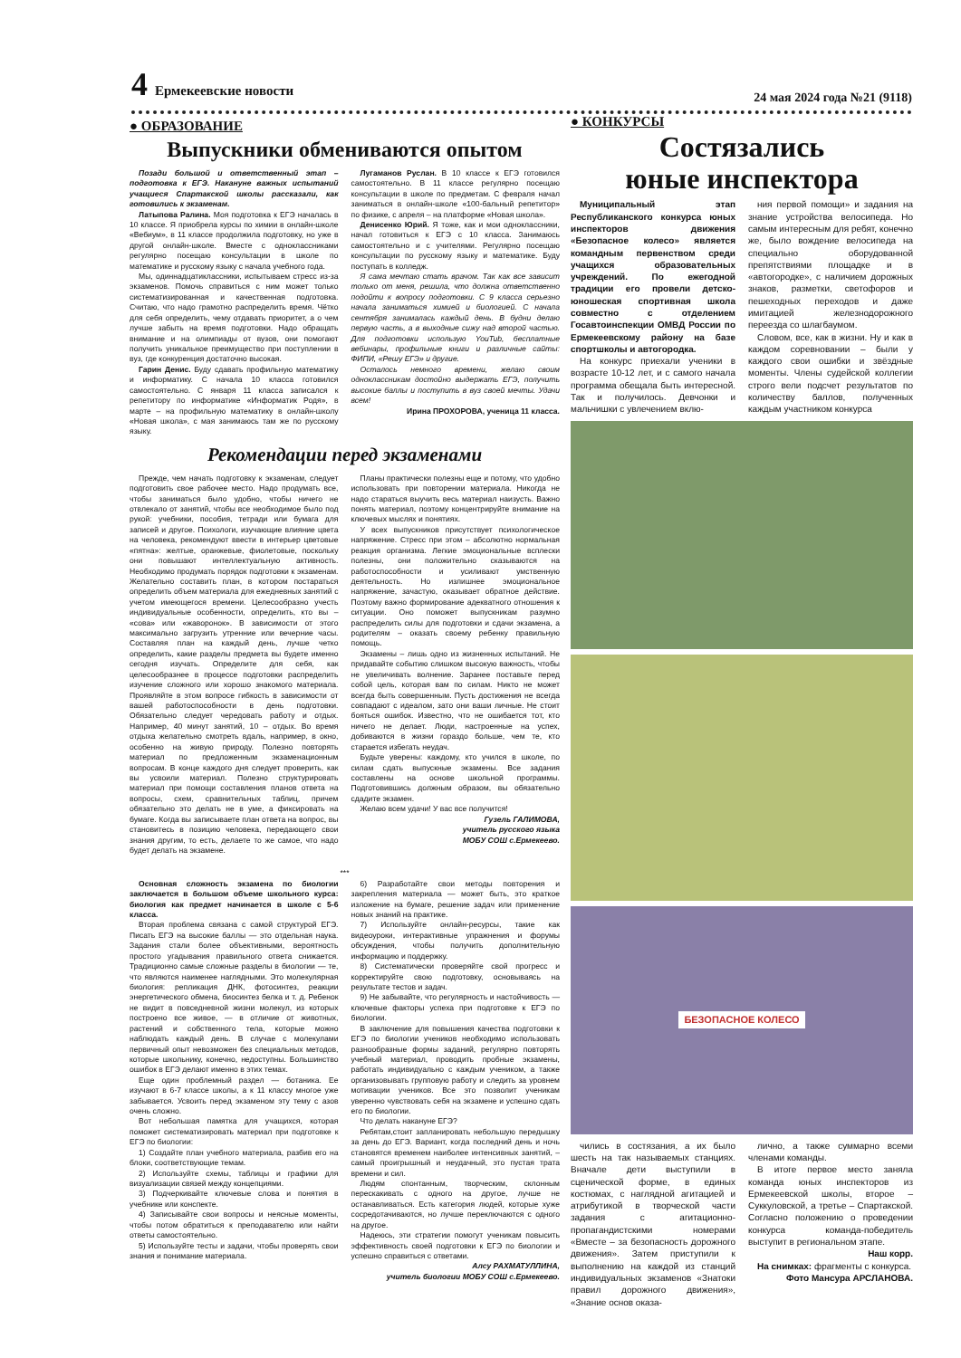4 Ермекеевские новости
24 мая 2024 года №21 (9118)
● ОБРАЗОВАНИЕ
Выпускники обмениваются опытом
Позади большой и ответственный этап – подготовка к ЕГЭ. Накануне важных испытаний учащиеся Спартакской школы рассказали, как готовились к экзаменам.
Латыпова Ралина. Моя подготовка к ЕГЭ началась в 10 классе. Я приобрела курсы по химии в онлайн-школе «Вебиум», в 11 классе продолжила подготовку, но уже в другой онлайн-школе. Вместе с одноклассниками регулярно посещаю консультации в школе по математике и русскому языку с начала учебного года.
Мы, одиннадцатиклассники, испытываем стресс из-за экзаменов. Помочь справиться с ним может только систематизированная и качественная подготовка. Считаю, что надо грамотно распределить время. Чётко для себя определить, чему отдавать приоритет, а о чем лучше забыть на время подготовки. Надо обращать внимание и на олимпиады от вузов, они помогают получить уникальное преимущество при поступлении в вуз, где конкуренция достаточно высокая.
Гарин Денис. Буду сдавать профильную математику и информатику. С начала 10 класса готовился самостоятельно. С января 11 класса записался к репетитору по информатике «Информатик Родя», в марте – на профильную математику в онлайн-школу «Новая школа», с мая занимаюсь там же по русскому языку.
Лугаманов Руслан. В 10 классе к ЕГЭ готовился самостоятельно. В 11 классе регулярно посещаю консультации в школе по предметам. С февраля начал заниматься в онлайн-школе «100-бальный репетитор» по физике, с апреля – на платформе «Новая школа».
Денисенко Юрий. Я тоже, как и мои одноклассники, начал готовиться к ЕГЭ с 10 класса. Занимаюсь самостоятельно и с учителями. Регулярно посещаю консультации по русскому языку и математике. Буду поступать в колледж.
Я сама мечтаю стать врачом. Так как все зависит только от меня, решила, что должна ответственно подойти к вопросу подготовки. С 9 класса серьезно начала заниматься химией и биологией. С начала сентября занималась каждый день. В будни делаю первую часть, а в выходные сижу над второй частью. Для подготовки использую YouTub, бесплатные вебинары, профильные книги и различные сайты: ФИПИ, «Решу ЕГЭ» и другие.
Осталось немного времени, желаю своим одноклассникам достойно выдержать ЕГЭ, получить высокие баллы и поступить в вуз своей мечты. Удачи всем!
Ирина ПРОХОРОВА, ученица 11 класса.
Рекомендации перед экзаменами
Прежде, чем начать подготовку к экзаменам, следует подготовить свое рабочее место. Надо продумать все, чтобы заниматься было удобно, чтобы ничего не отвлекало от занятий, чтобы все необходимое было под рукой: учебники, пособия, тетради или бумага для записей и другое. Психологи, изучающие влияние цвета на человека, рекомендуют ввести в интерьер цветовые «пятна»: желтые, оранжевые, фиолетовые, поскольку они повышают интеллектуальную активность. Необходимо продумать порядок подготовки к экзаменам. Желательно составить план, в котором постараться определить объем материала для ежедневных занятий с учетом имеющегося времени. Целесообразно учесть индивидуальные особенности, определить, кто вы – «сова» или «жаворонок». В зависимости от этого максимально загрузить утренние или вечерние часы. Составляя план на каждый день, лучше четко определить, какие разделы предмета вы будете именно сегодня изучать. Определите для себя, как целесообразнее в процессе подготовки распределить изучение сложного или хорошо знакомого материала. Проявляйте в этом вопросе гибкость в зависимости от вашей работоспособности в день подготовки. Обязательно следует чередовать работу и отдых. Например, 40 минут занятий, 10 – отдых. Во время отдыха желательно смотреть вдаль, например, в окно, особенно на живую природу. Полезно повторять материал по предложенным экзаменационным вопросам. В конце каждого дня следует проверить, как вы усвоили материал. Полезно структурировать материал при помощи составления планов ответа на вопросы, схем, сравнительных таблиц, причем обязательно это делать не в уме, а фиксировать на бумаге. Когда вы записываете план ответа на вопрос, вы становитесь в позицию человека, передающего свои знания другим, то есть, делаете то же самое, что надо будет делать на экзамене.
Планы практически полезны еще и потому, что удобно использовать при повторении материала. Никогда не надо стараться выучить весь материал наизусть. Важно понять материал, поэтому концентрируйте внимание на ключевых мыслях и понятиях.
У всех выпускников присутствует психологическое напряжение. Стресс при этом – абсолютно нормальная реакция организма. Легкие эмоциональные всплески полезны, они положительно сказываются на работоспособности и усиливают умственную деятельность. Но излишнее эмоциональное напряжение, зачастую, оказывает обратное действие. Поэтому важно формирование адекватного отношения к ситуации. Оно поможет выпускникам разумно распределить силы для подготовки и сдачи экзамена, а родителям – оказать своему ребенку правильную помощь.
Экзамены – лишь одно из жизненных испытаний. Не придавайте событию слишком высокую важность, чтобы не увеличивать волнение. Заранее поставьте перед собой цель, которая вам по силам. Никто не может всегда быть совершенным. Пусть достижения не всегда совпадают с идеалом, зато они ваши личные. Не стоит бояться ошибок. Известно, что не ошибается тот, кто ничего не делает. Люди, настроенные на успех, добиваются в жизни гораздо больше, чем те, кто старается избегать неудач.
Будьте уверены: каждому, кто учился в школе, по силам сдать выпускные экзамены. Все задания составлены на основе школьной программы. Подготовившись должным образом, вы обязательно сдадите экзамен.
Желаю всем удачи! У вас все получится!
Гузель ГАЛИМОВА,
учитель русского языка
МОБУ СОШ с.Ермекеево.
***
Основная сложность экзамена по биологии заключается в большом объеме школьного курса: биология как предмет начинается в школе с 5-6 класса.
Вторая проблема связана с самой структурой ЕГЭ. Писать ЕГЭ на высокие баллы — это отдельная наука. Задания стали более объективными, вероятность простого угадывания правильного ответа снижается. Традиционно самые сложные разделы в биологии — те, что являются наименее наглядными. Это молекулярная биология: репликация ДНК, фотосинтез, реакции энергетического обмена, биосинтез белка и т. д. Ребенок не видит в повседневной жизни молекул, из которых построено все живое, — в отличие от животных, растений и собственного тела, которые можно наблюдать каждый день. В случае с молекулами первичный опыт невозможен без специальных методов, которые школьнику, конечно, недоступны. Большинство ошибок в ЕГЭ делают именно в этих темах.
Еще один проблемный раздел — ботаника. Ее изучают в 6-7 классе школы, а к 11 классу многое уже забывается. Усвоить перед экзаменом эту тему с азов очень сложно.
Вот небольшая памятка для учащихся, которая поможет систематизировать материал при подготовке к ЕГЭ по биологии:
1) Создайте план учебного материала, разбив его на блоки, соответствующие темам.
2) Используйте схемы, таблицы и графики для визуализации связей между концепциями.
3) Подчеркивайте ключевые слова и понятия в учебнике или конспекте.
4) Записывайте свои вопросы и неясные моменты, чтобы потом обратиться к преподавателю или найти ответы самостоятельно.
5) Используйте тесты и задачи, чтобы проверять свои знания и понимание материала.
6) Разработайте свои методы повторения и закрепления материала — может быть, это краткое изложение на бумаге, решение задач или применение новых знаний на практике.
7) Используйте онлайн-ресурсы, такие как видеоуроки, интерактивные упражнения и форумы обсуждения, чтобы получить дополнительную информацию и поддержку.
8) Систематически проверяйте свой прогресс и корректируйте свою подготовку, основываясь на результате тестов и задач.
9) Не забывайте, что регулярность и настойчивость — ключевые факторы успеха при подготовке к ЕГЭ по биологии.
В заключение для повышения качества подготовки к ЕГЭ по биологии учеников необходимо использовать разнообразные формы заданий, регулярно повторять учебный материал, проводить пробные экзамены, работать индивидуально с каждым учеником, а также организовывать групповую работу и следить за уровнем мотивации учеников. Все это позволит ученикам уверенно чувствовать себя на экзамене и успешно сдать его по биологии.
Что делать накануне ЕГЭ?
Ребятам,стоит запланировать небольшую передышку за день до ЕГЭ. Вариант, когда последний день и ночь становятся временем наиболее интенсивных занятий, – самый проигрышный и неудачный, это пустая трата времени и сил.
Людям спонтанным, творческим, склонным перескакивать с одного на другое, лучше не останавливаться. Есть категория людей, которые хуже сосредотачиваются, но лучше переключаются с одного на другое.
Надеюсь, эти стратегии помогут ученикам повысить эффективность своей подготовки к ЕГЭ по биологии и успешно справиться с ответами.
Алсу РАХМАТУЛЛИНА,
учитель биологии МОБУ СОШ с.Ермекеево.
● КОНКУРСЫ
Состязались
юные инспектора
Муниципальный этап Республиканского конкурса юных инспекторов движения «Безопасное колесо» является командным первенством среди учащихся образовательных учреждений. По ежегодной традиции его провели детско-юношеская спортивная школа совместно с отделением Госавтоинспекции ОМВД России по Ермекеевскому району на базе спортшколы и автогородка.
На конкурс приехали ученики в возрасте 10-12 лет, и с самого начала программа обещала быть интересной. Так и получилось. Девчонки и мальчишки с увлечением вклю-
ния первой помощи» и задания на знание устройства велосипеда. Но самым интересным для ребят, конечно же, было вождение велосипеда на специально оборудованной препятствиями площадке и в «автогородке», с наличием дорожных знаков, разметки, светофоров и пешеходных переходов и даже имитацией железнодорожного переезда со шлагбаумом.
Словом, все, как в жизни. Ну и как в каждом соревновании – были у каждого свои ошибки и звёздные моменты. Члены судейской коллегии строго вели подсчет результатов по количеству баллов, полученных каждым участником конкурса
БЕЗОПАСНОЕ КОЛЕСО
чились в состязания, а их было шесть на так называемых станциях. Вначале дети выступили в сценической форме, в единых костюмах, с наглядной агитацией и атрибутикой в творческой части задания с агитационно-пропагандистскими номерами «Вместе – за безопасность дорожного движения». Затем приступили к выполнению на каждой из станций индивидуальных экзаменов «Знатоки правил дорожного движения», «Знание основ оказа-
лично, а также суммарно всеми членами команды.
В итоге первое место заняла команда юных инспекторов из Ермекеевской школы, второе – Суккуловской, а третье – Спартакской. Согласно положению о проведении конкурса команда-победитель выступит в региональном этапе.
Наш корр.
На снимках: фрагменты с конкурса.
Фото Мансура АРСЛАНОВА.